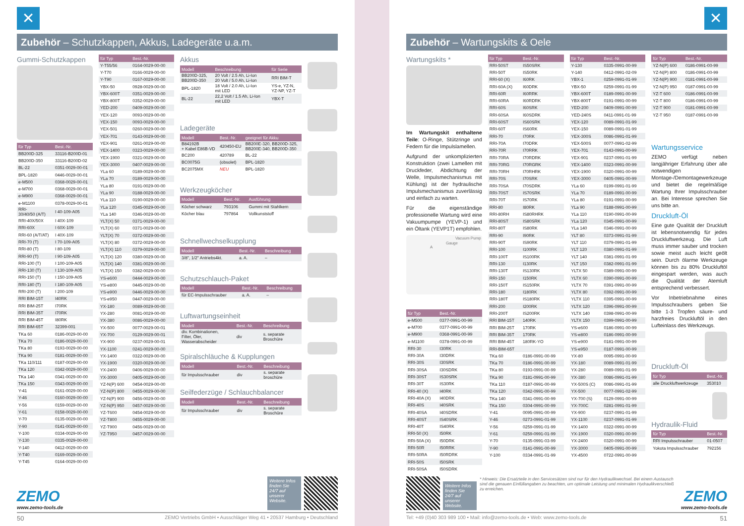✕
Zubehör – Schutzkappen, Akkus, Ladegeräte u.a.m.
Gummi-Schutzkappen
| für Typ | Best.-Nr. |
| --- | --- |
| BB200D-325 | 33116-B200D-01 |
| BB200D-350 | 33116-B200D-02 |
| BL-22 | 0351-0029-00-01 |
| BPL-1820 | 0446-0029-00-01 |
| e-M500 | 0368-0029-00-01 |
| e-M700 | 0368-0029-00-01 |
| e-M900 | 0368-0029-00-01 |
| e-M1100 | 0378-0029-00-01 |
| RRI- 30/40/50 (A/T) | I 40-109-A05 |
| RRI-40X/50X | I 40X-109 |
| RRI-60X | I 60X-109 |
| RRI-60 (A/T/AT) | I 40X-109 |
| RRI-70 (T) | I 70-109-A05 |
| RRI-80 (T) | I 80-109 |
| RRI-90 (T) | I 90-109-A05 |
| RRI-100 (T) | I 100-109-A05 |
| RRI-130 (T) | I 130-109-A05 |
| RRI-150 (T) | I 150-109-A05 |
| RRI-180 (T) | I 180-109-A05 |
| RRI-200 (T) | I 200-109 |
| RRI BIM-15T | I40RK |
| RRI BIM-25T | I70RK |
| RRI BIM-35T | I70RK |
| RRI BIM-45T | I80RK |
| RRI BIM-65T | 32399-001 |
| TKa 60 | 0186-0029-00-00 |
| TKa 70 | 0186-0029-00-00 |
| TKa 80 | 0193-0029-00-00 |
| TKa 90 | 0181-0029-00-00 |
| TKa 110/111 | 0187-0029-00-00 |
| TKa 120 | 0342-0029-00-00 |
| TKa 140 | 0341-0029-00-00 |
| TKa 150 | 0343-0029-00-00 |
| Y-41 | 0161-0029-00-00 |
| Y-46 | 0160-0029-00-00 |
| Y-56 | 0159-0029-00-00 |
| Y-61 | 0158-0029-00-00 |
| Y-70 | 0135-0029-00-00 |
| Y-90 | 0141-0029-00-00 |
| Y-100 | 0334-0029-00-00 |
| Y-130 | 0335-0029-00-00 |
| Y-140 | 0412-0029-00-00 |
| Y-T40 | 0169-0029-00-00 |
| Y-T45 | 0164-0029-00-00 |
| für Typ | Best.-Nr. |
| --- | --- |
| Y-T55/56 | 0164-0029-00-00 |
| Y-T70 | 0166-0029-00-00 |
| Y-T90 | 0167-0029-00-00 |
| YBX-50 | 0928-0029-00-00 |
| YBX-600T | 0351-0029-00-00 |
| YBX-800T | 0352-0029-00-00 |
| YED-200 | 0409-0029-00-00 |
| YEX-120 | 0093-0029-00-00 |
| YEX-150 | 0093-0029-00-00 |
| YEX-501 | 0260-0029-00-00 |
| YEX-701 | 0143-0029-00-00 |
| YEX-901 | 0261-0029-00-00 |
| YEX-1400 | 0323-0029-00-00 |
| YEX-1900 | 0321-0029-00-00 |
| YEX-3000 | 0407-0029-00-00 |
| YLa 60 | 0189-0029-00-00 |
| YLa 70 | 0189-0029-00-00 |
| YLa 80 | 0191-0029-00-00 |
| YLa 90 | 0188-0029-00-00 |
| YLa 110 | 0190-0029-00-00 |
| YLa 120 | 0345-0029-00-00 |
| YLa 140 | 0346-0029-00-00 |
| YLT(X) 50 | 0371-0029-00-00 |
| YLT(X) 60 | 0371-0029-00-00 |
| YLT(X) 70 | 0372-0029-00-00 |
| YLT(X) 80 | 0372-0029-00-00 |
| YLT(X) 110 | 0379-0029-00-00 |
| YLT(X) 120 | 0380-0029-00-00 |
| YLT(X) 140 | 0381-0029-00-00 |
| YLT(X) 150 | 0382-0029-00-00 |
| YS-e600 | 0444-0029-00-00 |
| YS-e800 | 0445-0029-00-00 |
| YS-e900 | 0446-0029-00-00 |
| YS-e950 | 0447-0029-00-00 |
| YX-180 | 0089-0029-00-00 |
| YX-280 | 0081-0029-00-00 |
| YX-380 | 0086-0029-00-00 |
| YX-500 | 0077-0029-00-01 |
| YX-700 | 0129-0029-00-01 |
| YX-900 | 0237-0029-00-01 |
| YX-1100 | 0241-0029-00-00 |
| YX-1400 | 0322-0029-00-00 |
| YX-1900 | 0320-0029-00-00 |
| YX-2400 | 0406-0029-00-00 |
| YX-3000 | 0405-0029-00-00 |
| YZ-N(P) 600 | 0454-0029-00-00 |
| YZ-N(P) 800 | 0455-0029-00-00 |
| YZ-N(P) 900 | 0456-0029-00-00 |
| YZ-N(P) 950 | 0457-0029-00-00 |
| YZ-T600 | 0454-0029-00-00 |
| YZ-T800 | 0455-0029-00-00 |
| YZ-T900 | 0456-0029-00-00 |
| YZ-T950 | 0457-0029-00-00 |
Akkus
| Modell | Beschreibung | für Serie |
| --- | --- | --- |
| BB200D-325, BB200D-350 | 20 Volt / 2.5 Ah, Li-Ion 20 Volt / 5.0 Ah, Li-Ion | RRI BIM-T |
| BPL-1820 | 18 Volt / 2.0 Ah, Li-Ion mit LED | YS-e, YZ-N, YZ-NP, YZ-T |
| BL-22 | 22,2 Volt / 1.5 Ah, Li-Ion mit LED | YBX-T |
Ladegeräte
| Modell | Best.-Nr. | geeignet für Akku |
| --- | --- | --- |
| B84192B + Kabel E86B-VD | 420450-EU | BB200E-320, BB200D-325, BB200E-340, BB200D-350 |
| BC200 | 420789 | BL-22 |
| BC0075G | (obsolet) | BPL-1820 |
| BC2075MX | NEU | BPL-1820 |
Werkzeugköcher
| Modell | Best.-Nr. | Ausführung |
| --- | --- | --- |
| Köcher schwarz | 793106 | Gummi mit Stahlkern |
| Köcher blau | 797864 | Vollkunststoff |
Schnellwechselkupplung
| Modell | Best.-Nr. | Beschreibung |
| --- | --- | --- |
| 3/8", 1/2" Antriebs4kt. | a. A. | – |
Schutzschlauch-Paket
| Modell | Best.-Nr. | Beschreibung |
| --- | --- | --- |
| für EC-Impulsschrauber | a. A. | – |
Luftwartungseinheit
| Modell | Best.-Nr. | Beschreibung |
| --- | --- | --- |
| div. Kombinationen, Filter, Öler, Wasserabscheider | div | s. separate Broschüre |
Spiralschläuche & Kupplungen
| Modell | Best.-Nr. | Beschreibung |
| --- | --- | --- |
| für Impulsschrauber | div | s. separate broschüre |
Seilfederzüge / Schlauchbalancer
| Modell | Best.-Nr. | Beschreibung |
| --- | --- | --- |
| für Impulsschrauber | div | s. separate Broschüre |
ZEMO
www.zemo-tools.de
Weitere Infos finden Sie 24/7 auf unserer Website.
50 ZEMO Vertriebs GmbH • Ausschläger Weg 41 • 20537 Hamburg • Deutschland
✕
Zubehör – Wartungskits & Oele
Wartungskits *
Im Wartungskit enthaltene Teile: O-Ringe, Stützringe und Federn für die Impulslamellen.
Aufgrund der unkomplizierten Konstruktion (zwei Lamellen mit Druckfeder, Abdichtung der Welle, Impulsmechanismus mit Kühlung) ist der hydraulische Impulsmechanismus zuverlässig und einfach zu warten.
Für die eigenständige professionelle Wartung wird eine Vakuumpumpe (YEVP-1) und ein Öltank (YEVP1T) empfohlen.
Vacuum Pump
Gauge
A
| für Typ | Best.-Nr. |
| --- | --- |
| e-M500 | 0377-0991-00-99 |
| e-M700 | 0377-0991-00-99 |
| e-M900 | 0368-0991-00-99 |
| e-M1100 | 0378-0991-00-99 |
| RRI-30 | I30RK |
| RRI-30A | I30DRK |
| RRI-30S | I30SRK |
| RRI-30SA | I30SDRK |
| RRI-30ST | IS30SRK |
| RRI-30T | IS30RK |
| RRI-40 (X) | I40RK |
| RRI-40A (X) | I40DRK |
| RRI-40S | I40SRK |
| RRI-40SA | I40SDRK |
| RRI-40ST | IS40SRK |
| RRI-40T | IS40RK |
| RRI-50 (X) | I50RK |
| RRI-50A (X) | I50DRK |
| RRI-50R | I50RRK |
| RRI-50RA | I50RDRK |
| RRI-50S | I50SRK |
| RRI-50SA | I50SDRK |
| für Typ | Best.-Nr. |
| --- | --- |
| RRI-50ST | IS50SRK |
| RRI-50T | IS50RK |
| RRI-60 (X) | I60RK |
| RRI-60A (X) | I60DRK |
| RRI-60R | I60RRK |
| RRI-60RA | I60RDRK |
| RRI-60S | I60SRK |
| RRI-60SA | I60SDRK |
| RRI-60ST | IS60SRK |
| RRI-60T | IS60RK |
| RRI-70 | I70RK |
| RRI-70A | I70DRK |
| RRI-70R | I70RRK |
| RRI-70RA | I70RDRK |
| RRI-70RG | I70RGRK |
| RRI-70RH | I70RHRK |
| RRI-70S | I70SRK |
| RRI-70SA | I70SDRK |
| RRI-70ST | IS70SRK |
| RRI-70T | IS70RK |
| RRI-80 | I80RK |
| RRI-80RH | IS80RHRK |
| RRI-80ST | IS80SRK |
| RRI-80T | IS80RK |
| RRI-90 | I90RK |
| RRI-90T | IS90RK |
| RRI-100 | I100RK |
| RRI-100T | IS100RK |
| RRI-130 | I130RK |
| RRI-130T | IS130RK |
| RRI-150 | I150RK |
| RRI-150T | IS150RK |
| RRI-180 | I180RK |
| RRI-180T | IS180RK |
| RRI-200 | I200RK |
| RRI-200T | IS200RK |
| RRI BIM-15T | 140RK |
| RRI BIM-25T | 170RK |
| RRI BIM-35T | 170RK |
| RRI BIM-45T | 180RK-YO |
| RRI-BIM-65T | |
| TKa 60 | 0186-0991-00-99 |
| TKa 70 | 0186-0991-00-99 |
| TKa 80 | 0193-0991-00-99 |
| TKa 90 | 0181-0991-00-99 |
| TKa 110 | 0187-0991-00-99 |
| TKa 120 | 0342-0991-00-99 |
| TKa 140 | 0341-0991-00-99 |
| TKa 150 | 0304-0991-00-99 |
| Y-41 | 0095-0991-00-99 |
| Y-46 | 0273-0991-01-99 |
| Y-56 | 0259-0991-01-99 |
| Y-61 | 0259-0991-01-99 |
| Y-70 | 0135-0991-03-99 |
| Y-90 | 0141-0991-00-99 |
| Y-100 | 0334-0991-01-99 |
| für Typ | Best.-Nr. |
| --- | --- |
| Y-130 | 0335-0991-00-99 |
| Y-140 | 0412-0991-02-09 |
| YBX-1 | 0259-0991-01-99 |
| YBX-50 | 0259-0991-01-99 |
| YBX-600T | 0189-0991-00-99 |
| YBX-800T | 0191-0991-00-99 |
| YED-200 | 0409-0991-00-99 |
| YED-240S | 0411-0991-01-99 |
| YEX-120 | 0089-0991-01-99 |
| YEX-150 | 0089-0991-01-99 |
| YEX-300S | 0086-0991-01-99 |
| YEX-500S | 0077-0991-02-99 |
| YEX-701 | 0143-0991-00-99 |
| YEX-901 | 0237-0991-01-99 |
| YEX-1400 | 0323-0991-00-99 |
| YEX-1900 | 0320-0991-00-99 |
| YEX-3000 | 0405-0991-00-99 |
| YLa 60 | 0199-0991-01-99 |
| YLa 70 | 0189-0991-00-99 |
| YLa 80 | 0191-0991-00-99 |
| YLa 90 | 0188-0991-00-99 |
| YLa 110 | 0190-0991-00-99 |
| YLa 120 | 0345-0991-00-99 |
| YLa 140 | 0346-0991-00-99 |
| YLT 80 | 0373-0991-01-99 |
| YLT 110 | 0379-0991-01-99 |
| YLT 120 | 0380-0991-01-99 |
| YLT 140 | 0381-0991-01-99 |
| YLT 150 | 0382-0991-01-99 |
| YLTX 50 | 0389-0991-00-99 |
| YLTX 60 | 0390-0991-00-99 |
| YLTX 70 | 0391-0991-00-99 |
| YLTX 80 | 0392-0991-00-99 |
| YLTX 110 | 0395-0991-00-99 |
| YLTX 120 | 0396-0991-00-99 |
| YLTX 140 | 0398-0991-00-99 |
| YLTX 150 | 0399-0991-00-99 |
| YS-e600 | 0186-0991-00-99 |
| YS-e800 | 0186-0991-00-99 |
| YS-e900 | 0181-0991-00-99 |
| YS-e950 | 0187-0991-00-99 |
| YX-80 | 0095-0991-00-99 |
| YX-180 | 0089-0991-01-99 |
| YX-280 | 0089-0991-01-99 |
| YX-380 | 0086-0991-01-99 |
| YX-500S (C) | 0086-0991-01-99 |
| YX-500 | 0077-0991-02-99 |
| YX-700 (S) | 0129-0991-00-99 |
| YX-700C | 0281-0991-01-99 |
| YX-900 | 0237-0991-01-99 |
| YX-1100 | 0237-0991-01-99 |
| YX-1400 | 0322-0991-00-99 |
| YX-1900 | 0320-0991-00-99 |
| YX-2400 | 0320-0991-00-99 |
| YX-3000 | 0405-0991-00-99 |
| YX-4500 | 0722-0991-00-99 |
| für Typ | Best.-Nr. |
| --- | --- |
| YZ-N(P) 600 | 0186-0991-00-99 |
| YZ-N(P) 800 | 0186-0991-00-99 |
| YZ-N(P) 900 | 0181-0991-00-99 |
| YZ-N(P) 950 | 0187-0991-00-99 |
| YZ-T 600 | 0186-0991-00-99 |
| YZ-T 800 | 0186-0991-00-99 |
| YZ-T 900 | 0181-0991-00-99 |
| YZ-T 950 | 0187-0991-00-99 |
Wartungsservice
ZEMO verfügt neben langjähriger Erfahrung über alle notwendigen Montage-/Demontagewerkzeuge und bietet die regelmäßige Wartung Ihrer Impulsschrauber an. Bei Interesse sprechen Sie uns bitte an.
Druckluft-Öl
Eine gute Qualität der Druckluft ist lebensnotwendig für jedes Druckluftwerkzeug. Die Luft muss immer sauber und trocken sowie meist auch leicht geölt sein. Durch ölarme Werkzeuge können bis zu 80% Druckluftöl eingespart werden, was auch die Qualität der Atemluft entsprechend verbessert.
Vor Inbetriebnahme eines Impulsschraubers geben Sie bitte 1-3 Tropfen säure- und harzfreies Druckluftöl in den Lufteinlass des Werkzeugs.
Druckluft-Öl
| für Typ | Best.-Nr. |
| --- | --- |
| alle Druckluftwerkzeuge | 353010 |
Hydraulik-Fluid
| für Typ | Best.-Nr. |
| --- | --- |
| RRI Impulsschrauber | 01-0507 |
| Yokota Impulsschrauber | 792156 |
Weitere Infos finden Sie 24/7 auf unserer Website.
* Hinweis: Die Ersatzteile in den Servicesätzen sind nur für den Hydraulikwechsel. Bei einem Austausch sind die genauen Einfüllangaben zu beachten, um optimale Leistung und minimalen Hydraulikverschleiß zu erreichen.
ZEMO
www.zemo-tools.de
Tel: +49 (0)40 303 989 100 • Mail: info@zemo-tools.de • Web: www.zemo-tools.de 51